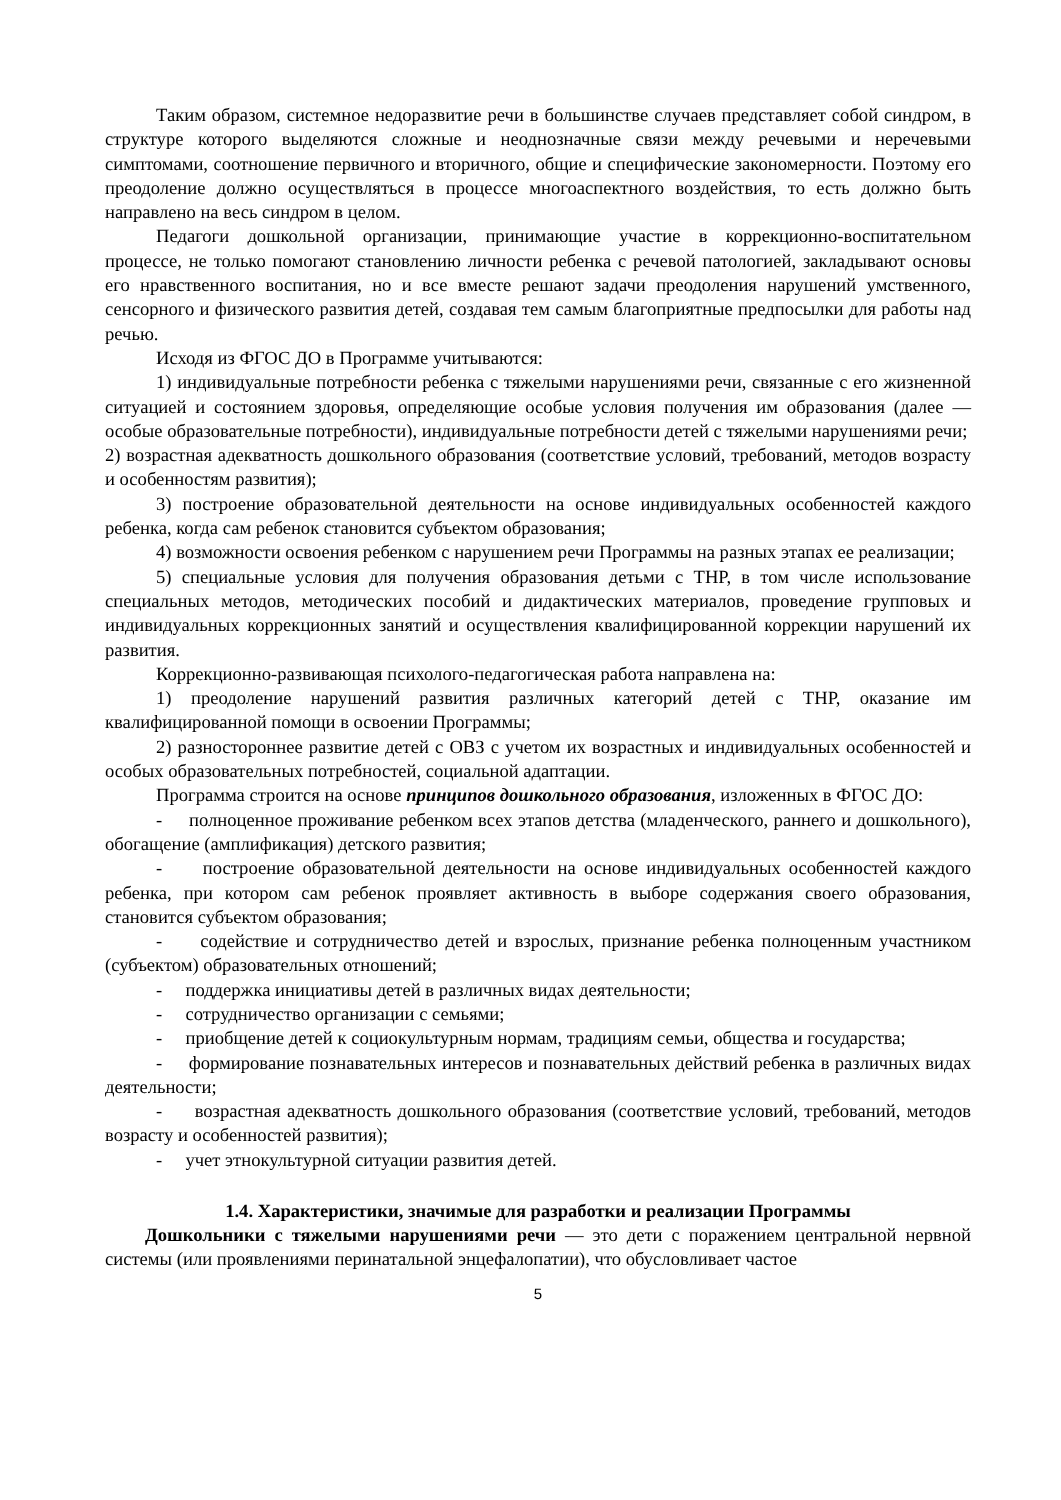Таким образом, системное недоразвитие речи в большинстве случаев представляет собой синдром, в структуре которого выделяются сложные и неоднозначные связи между речевыми и неречевыми симптомами, соотношение первичного и вторичного, общие и специфические закономерности. Поэтому его преодоление должно осуществляться в процессе многоаспектного воздействия, то есть должно быть направлено на весь синдром в целом.
Педагоги дошкольной организации, принимающие участие в коррекционно-воспитательном процессе, не только помогают становлению личности ребенка с речевой патологией, закладывают основы его нравственного воспитания, но и все вместе решают задачи преодоления нарушений умственного, сенсорного и физического развития детей, создавая тем самым благоприятные предпосылки для работы над речью.
Исходя из ФГОС ДО в Программе учитываются:
1) индивидуальные потребности ребенка с тяжелыми нарушениями речи, связанные с его жизненной ситуацией и состоянием здоровья, определяющие особые условия получения им образования (далее — особые образовательные потребности), индивидуальные потребности детей с тяжелыми нарушениями речи;
2) возрастная адекватность дошкольного образования (соответствие условий, требований, методов возрасту и особенностям развития);
3) построение образовательной деятельности на основе индивидуальных особенностей каждого ребенка, когда сам ребенок становится субъектом образования;
4) возможности освоения ребенком с нарушением речи Программы на разных этапах ее реализации;
5) специальные условия для получения образования детьми с ТНР, в том числе использование специальных методов, методических пособий и дидактических материалов, проведение групповых и индивидуальных коррекционных занятий и осуществления квалифицированной коррекции нарушений их развития.
Коррекционно-развивающая психолого-педагогическая работа направлена на:
1) преодоление нарушений развития различных категорий детей с ТНР, оказание им квалифицированной помощи в освоении Программы;
2) разностороннее развитие детей с ОВЗ с учетом их возрастных и индивидуальных особенностей и особых образовательных потребностей, социальной адаптации.
Программа строится на основе принципов дошкольного образования, изложенных в ФГОС ДО:
- полноценное проживание ребенком всех этапов детства (младенческого, раннего и дошкольного), обогащение (амплификация) детского развития;
- построение образовательной деятельности на основе индивидуальных особенностей каждого ребенка, при котором сам ребенок проявляет активность в выборе содержания своего образования, становится субъектом образования;
- содействие и сотрудничество детей и взрослых, признание ребенка полноценным участником (субъектом) образовательных отношений;
- поддержка инициативы детей в различных видах деятельности;
- сотрудничество организации с семьями;
- приобщение детей к социокультурным нормам, традициям семьи, общества и государства;
- формирование познавательных интересов и познавательных действий ребенка в различных видах деятельности;
- возрастная адекватность дошкольного образования (соответствие условий, требований, методов возрасту и особенностей развития);
- учет этнокультурной ситуации развития детей.
1.4. Характеристики, значимые для разработки и реализации Программы
Дошкольники с тяжелыми нарушениями речи — это дети с поражением центральной нервной системы (или проявлениями перинатальной энцефалопатии), что обусловливает частое
5